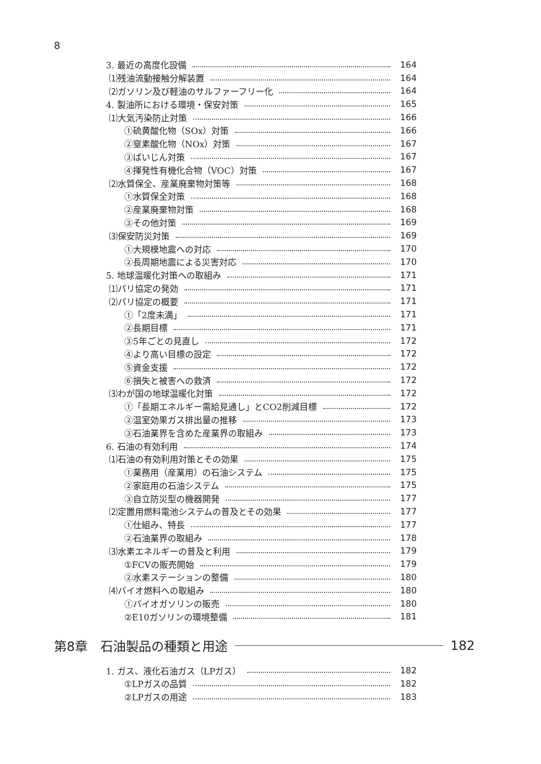8
3. 最近の高度化設備 164
⑴残油流動接触分解装置 164
⑵ガソリン及び軽油のサルファーフリー化 164
4. 製油所における環境・保安対策 165
⑴大気汚染防止対策 166
①硫黄酸化物（SOx）対策 166
②窒素酸化物（NOx）対策 167
③ばいじん対策 167
④揮発性有機化合物（VOC）対策 167
⑵水質保全、産業廃棄物対策等 168
①水質保全対策 168
②産業廃棄物対策 168
③その他対策 169
⑶保安防災対策 169
①大規模地震への対応 170
②長周期地震による災害対応 170
5. 地球温暖化対策への取組み 171
⑴パリ協定の発効 171
⑵パリ協定の概要 171
①「2度未満」 171
②長期目標 171
③5年ごとの見直し 172
④より高い目標の設定 172
⑤資金支援 172
⑥損失と被害への救済 172
⑶わが国の地球温暖化対策 172
①「長期エネルギー需給見通し」とCO2削減目標 172
②温室効果ガス排出量の推移 173
③石油業界を含めた産業界の取組み 173
6. 石油の有効利用 174
⑴石油の有効利用対策とその効果 175
①業務用（産業用）の石油システム 175
②家庭用の石油システム 175
③自立防災型の機器開発 177
⑵定置用燃料電池システムの普及とその効果 177
①仕組み、特長 177
②石油業界の取組み 178
⑶水素エネルギーの普及と利用 179
①FCVの販売開始 179
②水素ステーションの整備 180
⑷バイオ燃料への取組み 180
①バイオガソリンの販売 180
②E10ガソリンの環境整備 181
第8章　石油製品の種類と用途 182
1. ガス、液化石油ガス（LPガス） 182
①LPガスの品質 182
②LPガスの用途 183